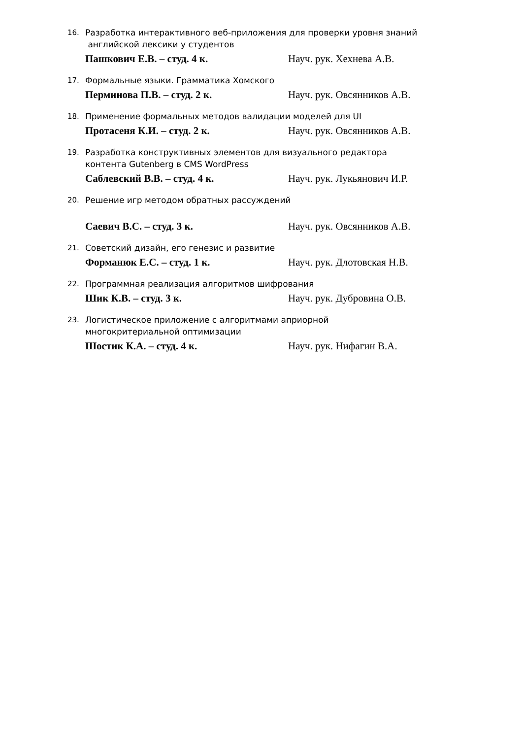16. Разработка интерактивного веб-приложения для проверки уровня знаний
английской лексики у студентов
Пашкович Е.В. – студ. 4 к. Науч. рук. Хехнева А.В.
17. Формальные языки. Грамматика Хомского
Перминова П.В. – студ. 2 к. Науч. рук. Овсянников А.В.
18. Применение формальных методов валидации моделей для UI
Протасеня К.И. – студ. 2 к. Науч. рук. Овсянников А.В.
19. Разработка конструктивных элементов для визуального редактора
контента Gutenberg в CMS WordPress
Саблевский В.В. – студ. 4 к. Науч. рук. Лукьянович И.Р.
20. Решение игр методом обратных рассуждений
Саевич В.С. – студ. 3 к. Науч. рук. Овсянников А.В.
21. Советский дизайн, его генезис и развитие
Форманюк Е.С. – студ. 1 к. Науч. рук. Длотовская Н.В.
22. Программная реализация алгоритмов шифрования
Шик К.В. – студ. 3 к. Науч. рук. Дубровина О.В.
23. Логистическое приложение с алгоритмами априорной
многокритериальной оптимизации
Шостик К.А. – студ. 4 к. Науч. рук. Нифагин В.А.